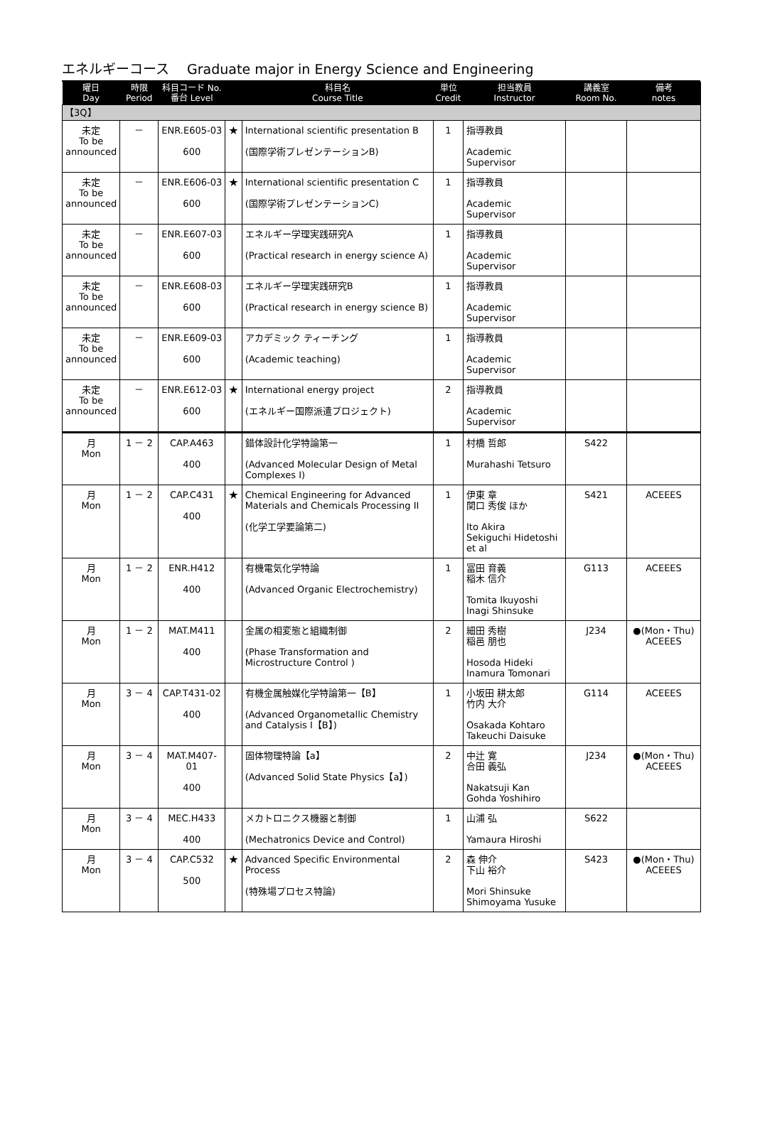エネルギーコース　 Graduate major in Energy Science and Engineering
| 曜日 Day | 時限 Period | 科目コード No. 番台 Level | | 科目名 Course Title | 単位 Credit | 担当教員 Instructor | 講義室 Room No. | 備考 notes |
| --- | --- | --- | --- | --- | --- | --- | --- | --- |
| 【3Q】 | | | | | | | | |
| 未定 To be announced | － | ENR.E605-03 600 | ★ | International scientific presentation B (国際学術プレゼンテーションB) | 1 | 指導教員 Academic Supervisor | | |
| 未定 To be announced | － | ENR.E606-03 600 | ★ | International scientific presentation C (国際学術プレゼンテーションC) | 1 | 指導教員 Academic Supervisor | | |
| 未定 To be announced | － | ENR.E607-03 600 | | エネルギー学理実践研究A (Practical research in energy science A) | 1 | 指導教員 Academic Supervisor | | |
| 未定 To be announced | － | ENR.E608-03 600 | | エネルギー学理実践研究B (Practical research in energy science B) | 1 | 指導教員 Academic Supervisor | | |
| 未定 To be announced | － | ENR.E609-03 600 | | アカデミック ティーチング (Academic teaching) | 1 | 指導教員 Academic Supervisor | | |
| 未定 To be announced | － | ENR.E612-03 600 | ★ | International energy project (エネルギー国際派遣プロジェクト) | 2 | 指導教員 Academic Supervisor | | |
| 月 Mon | 1 － 2 | CAP.A463 400 | | 錯体設計化学特論第一 (Advanced Molecular Design of Metal Complexes I) | 1 | 村橋 哲郎 Murahashi Tetsuro | S422 | |
| 月 Mon | 1 － 2 | CAP.C431 400 | ★ | Chemical Engineering for Advanced Materials and Chemicals Processing II (化学工学要論第二) | 1 | 伊東 章 関口 秀俊 ほか Ito Akira Sekiguchi Hidetoshi et al | S421 | ACEEES |
| 月 Mon | 1 － 2 | ENR.H412 400 | | 有機電気化学特論 (Advanced Organic Electrochemistry) | 1 | 冨田 育義 稲木 信介 Tomita Ikuyoshi Inagi Shinsuke | G113 | ACEEES |
| 月 Mon | 1 － 2 | MAT.M411 400 | | 金属の相変態と組織制御 (Phase Transformation and Microstructure Control ) | 2 | 細田 秀樹 稲邑 朋也 Hosoda Hideki Inamura Tomonari | J234 | ●(Mon・Thu) ACEEES |
| 月 Mon | 3 － 4 | CAP.T431-02 400 | | 有機金属触媒化学特論第一【B】 (Advanced Organometallic Chemistry and Catalysis I【B】) | 1 | 小坂田 耕太郎 竹内 大介 Osakada Kohtaro Takeuchi Daisuke | G114 | ACEEES |
| 月 Mon | 3 － 4 | MAT.M407-01 400 | | 固体物理特論【a】 (Advanced Solid State Physics【a】) | 2 | 中辻 寛 合田 義弘 Nakatsuji Kan Gohda Yoshihiro | J234 | ●(Mon・Thu) ACEEES |
| 月 Mon | 3 － 4 | MEC.H433 400 | | メカトロニクス機器と制御 (Mechatronics Device and Control) | 1 | 山浦 弘 Yamaura Hiroshi | S622 | |
| 月 Mon | 3 － 4 | CAP.C532 500 | ★ | Advanced Specific Environmental Process (特殊場プロセス特論) | 2 | 森 伸介 下山 裕介 Mori Shinsuke Shimoyama Yusuke | S423 | ●(Mon・Thu) ACEEES |